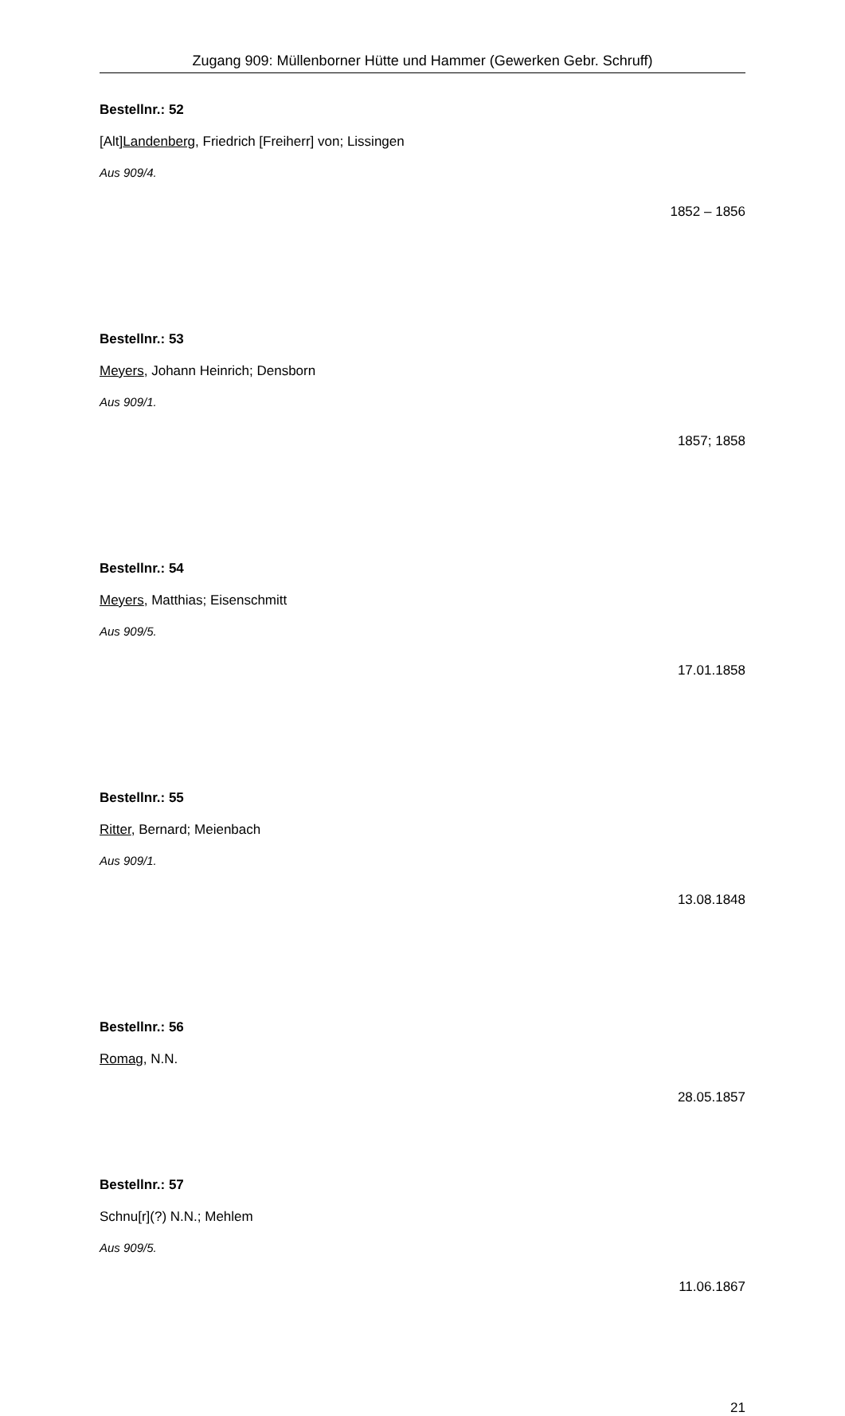Zugang 909: Müllenborner Hütte und Hammer (Gewerken Gebr. Schruff)
Bestellnr.: 52
[Alt]Landenberg, Friedrich [Freiherr] von; Lissingen
Aus 909/4.
1852 – 1856
Bestellnr.: 53
Meyers, Johann Heinrich; Densborn
Aus 909/1.
1857; 1858
Bestellnr.: 54
Meyers, Matthias; Eisenschmitt
Aus 909/5.
17.01.1858
Bestellnr.: 55
Ritter, Bernard; Meienbach
Aus 909/1.
13.08.1848
Bestellnr.: 56
Romag, N.N.
28.05.1857
Bestellnr.: 57
Schnu[r](?) N.N.; Mehlem
Aus 909/5.
11.06.1867
21